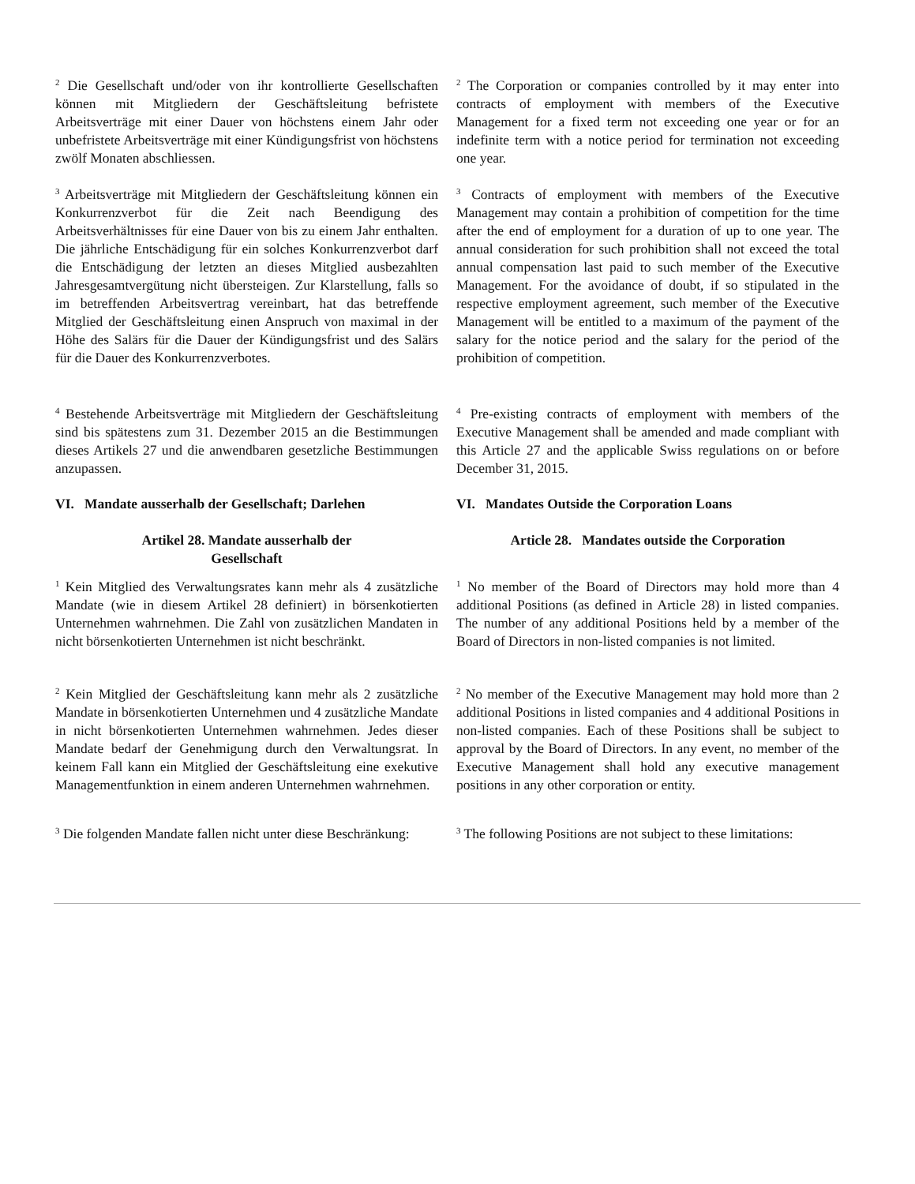<sup>2</sup> Die Gesellschaft und/oder von ihr kontrollierte Gesellschaften können mit Mitgliedern der Geschäftsleitung befristete Arbeitsverträge mit einer Dauer von höchstens einem Jahr oder unbefristete Arbeitsverträge mit einer Kündigungsfrist von höchstens zwölf Monaten abschliessen.
<sup>3</sup> Arbeitsverträge mit Mitgliedern der Geschäftsleitung können ein Konkurrenzverbot für die Zeit nach Beendigung des Arbeitsverhältnisses für eine Dauer von bis zu einem Jahr enthalten. Die jährliche Entschädigung für ein solches Konkurrenzverbot darf die Entschädigung der letzten an dieses Mitglied ausbezahlten Jahresgesamtvergütung nicht übersteigen. Zur Klarstellung, falls so im betreffenden Arbeitsvertrag vereinbart, hat das betreffende Mitglied der Geschäftsleitung einen Anspruch von maximal in der Höhe des Salärs für die Dauer der Kündigungsfrist und des Salärs für die Dauer des Konkurrenzverbotes.
<sup>4</sup> Bestehende Arbeitsverträge mit Mitgliedern der Geschäftsleitung sind bis spätestens zum 31. Dezember 2015 an die Bestimmungen dieses Artikels 27 und die anwendbaren gesetzliche Bestimmungen anzupassen.
VI. Mandate ausserhalb der Gesellschaft; Darlehen
Artikel 28. Mandate ausserhalb der
Gesellschaft
<sup>1</sup> Kein Mitglied des Verwaltungsrates kann mehr als 4 zusätzliche Mandate (wie in diesem Artikel 28 definiert) in börsenkotierten Unternehmen wahrnehmen. Die Zahl von zusätzlichen Mandaten in nicht börsenkotierten Unternehmen ist nicht beschränkt.
<sup>2</sup> Kein Mitglied der Geschäftsleitung kann mehr als 2 zusätzliche Mandate in börsenkotierten Unternehmen und 4 zusätzliche Mandate in nicht börsenkotierten Unternehmen wahrnehmen. Jedes dieser Mandate bedarf der Genehmigung durch den Verwaltungsrat. In keinem Fall kann ein Mitglied der Geschäftsleitung eine exekutive Managementfunktion in einem anderen Unternehmen wahrnehmen.
<sup>3</sup> Die folgenden Mandate fallen nicht unter diese Beschränkung:
<sup>2</sup> The Corporation or companies controlled by it may enter into contracts of employment with members of the Executive Management for a fixed term not exceeding one year or for an indefinite term with a notice period for termination not exceeding one year.
<sup>3</sup> Contracts of employment with members of the Executive Management may contain a prohibition of competition for the time after the end of employment for a duration of up to one year. The annual consideration for such prohibition shall not exceed the total annual compensation last paid to such member of the Executive Management. For the avoidance of doubt, if so stipulated in the respective employment agreement, such member of the Executive Management will be entitled to a maximum of the payment of the salary for the notice period and the salary for the period of the prohibition of competition.
<sup>4</sup> Pre-existing contracts of employment with members of the Executive Management shall be amended and made compliant with this Article 27 and the applicable Swiss regulations on or before December 31, 2015.
VI. Mandates Outside the Corporation Loans
Article 28. Mandates outside the Corporation
<sup>1</sup> No member of the Board of Directors may hold more than 4 additional Positions (as defined in Article 28) in listed companies. The number of any additional Positions held by a member of the Board of Directors in non-listed companies is not limited.
<sup>2</sup> No member of the Executive Management may hold more than 2 additional Positions in listed companies and 4 additional Positions in non-listed companies. Each of these Positions shall be subject to approval by the Board of Directors. In any event, no member of the Executive Management shall hold any executive management positions in any other corporation or entity.
<sup>3</sup> The following Positions are not subject to these limitations: